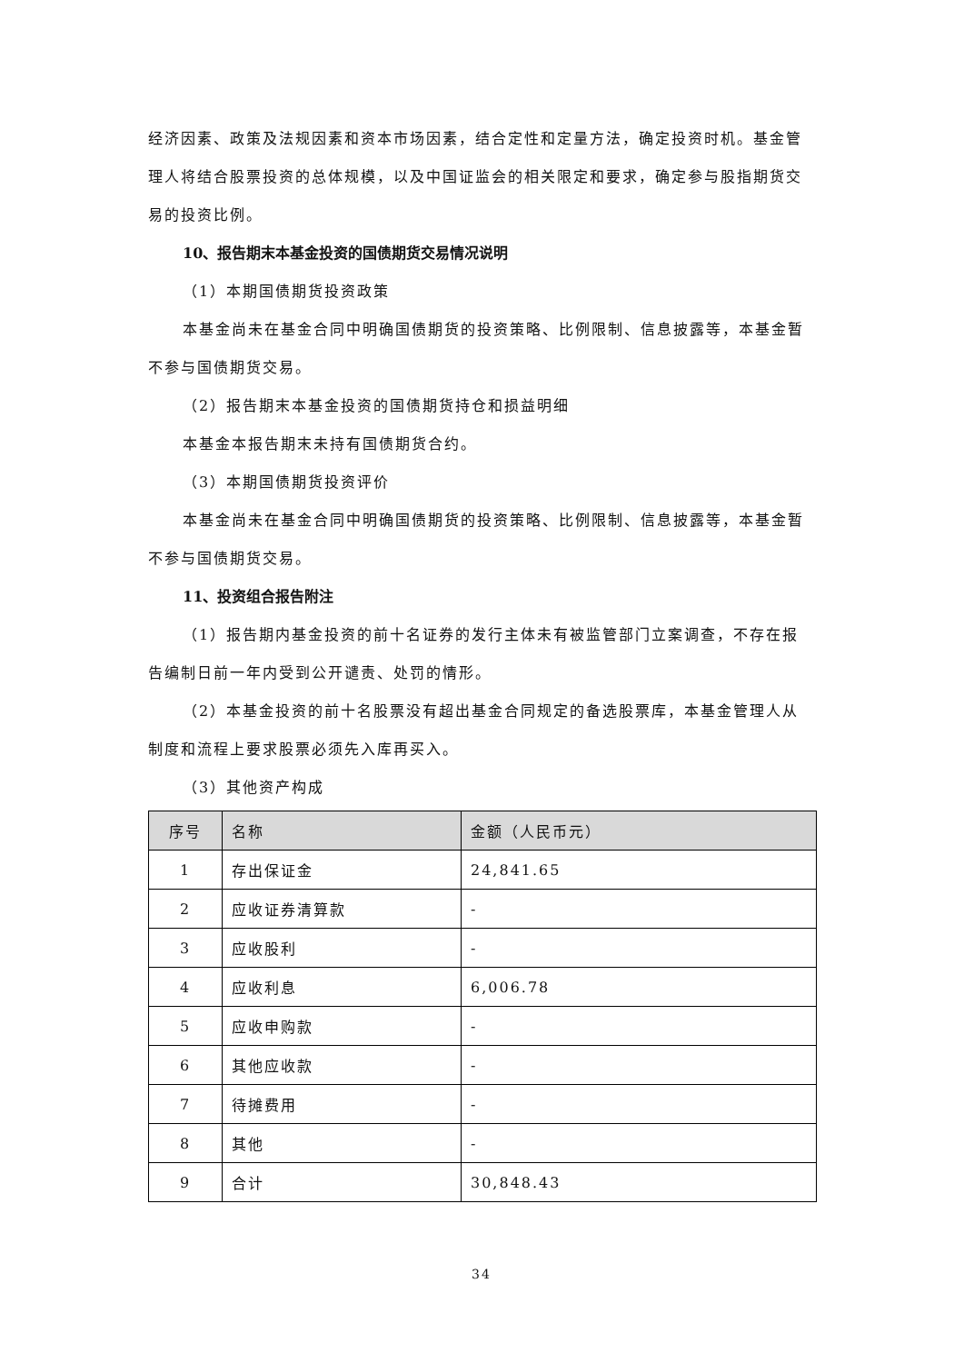经济因素、政策及法规因素和资本市场因素，结合定性和定量方法，确定投资时机。基金管理人将结合股票投资的总体规模，以及中国证监会的相关限定和要求，确定参与股指期货交易的投资比例。
10、报告期末本基金投资的国债期货交易情况说明
（1）本期国债期货投资政策
本基金尚未在基金合同中明确国债期货的投资策略、比例限制、信息披露等，本基金暂不参与国债期货交易。
（2）报告期末本基金投资的国债期货持仓和损益明细
本基金本报告期末未持有国债期货合约。
（3）本期国债期货投资评价
本基金尚未在基金合同中明确国债期货的投资策略、比例限制、信息披露等，本基金暂不参与国债期货交易。
11、投资组合报告附注
（1）报告期内基金投资的前十名证券的发行主体未有被监管部门立案调查，不存在报告编制日前一年内受到公开谴责、处罚的情形。
（2）本基金投资的前十名股票没有超出基金合同规定的备选股票库，本基金管理人从制度和流程上要求股票必须先入库再买入。
（3）其他资产构成
| 序号 | 名称 | 金额（人民币元） |
| --- | --- | --- |
| 1 | 存出保证金 | 24,841.65 |
| 2 | 应收证券清算款 | - |
| 3 | 应收股利 | - |
| 4 | 应收利息 | 6,006.78 |
| 5 | 应收申购款 | - |
| 6 | 其他应收款 | - |
| 7 | 待摊费用 | - |
| 8 | 其他 | - |
| 9 | 合计 | 30,848.43 |
34